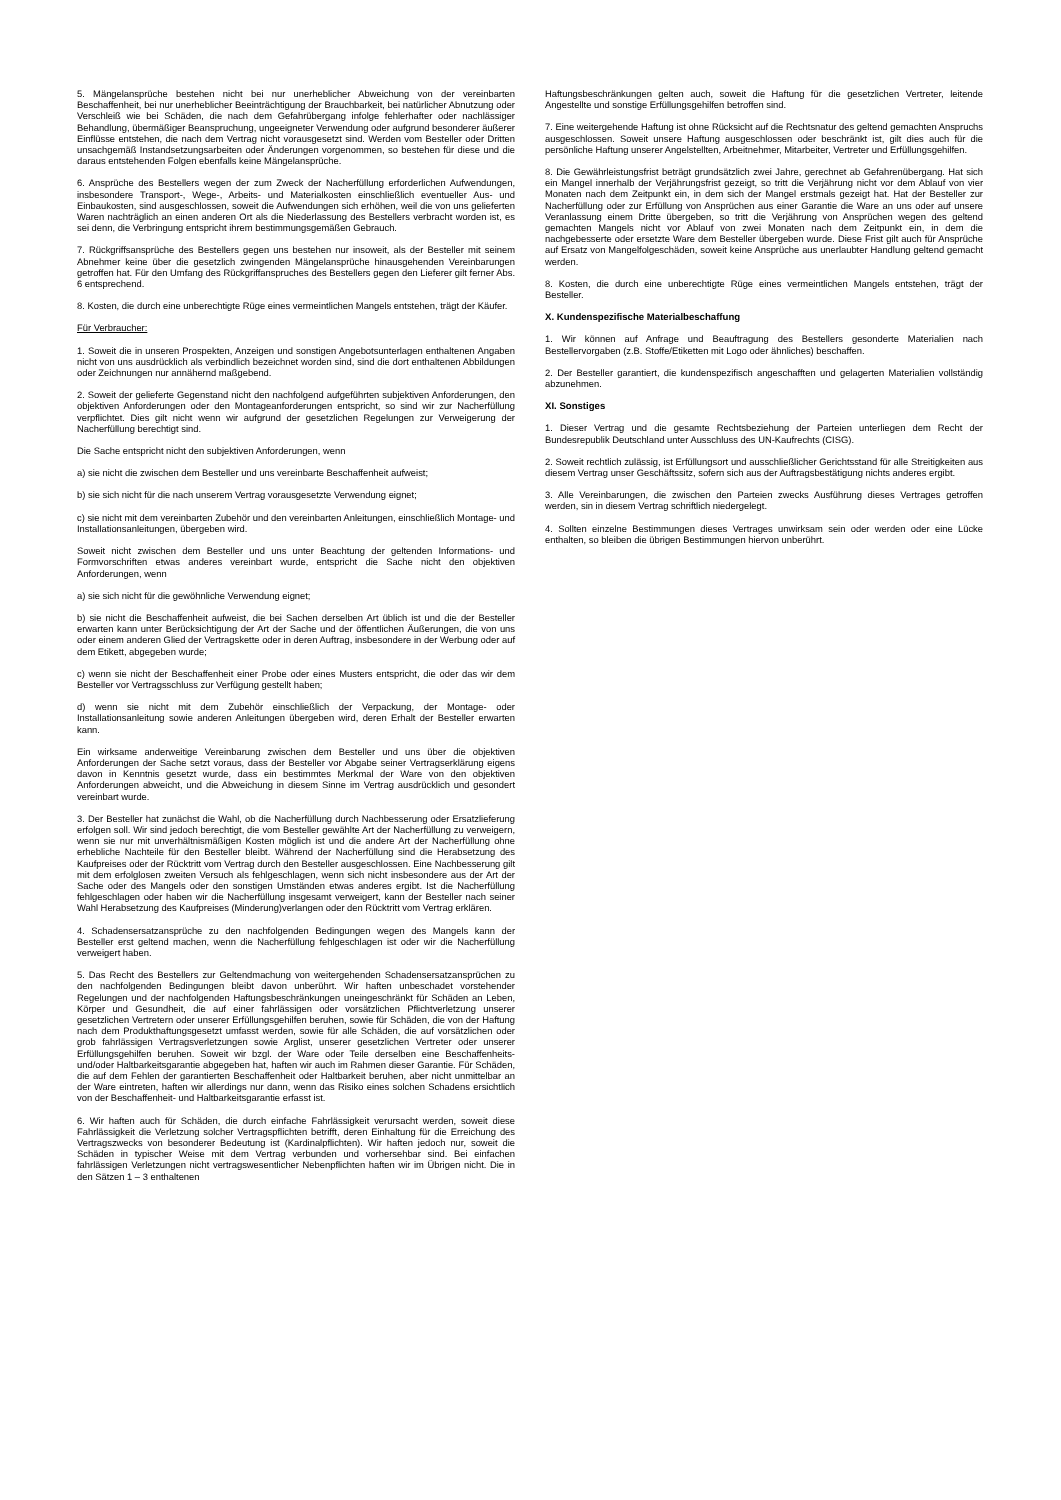5. Mängelansprüche bestehen nicht bei nur unerheblicher Abweichung von der vereinbarten Beschaffenheit, bei nur unerheblicher Beeinträchtigung der Brauchbarkeit, bei natürlicher Abnutzung oder Verschleiß wie bei Schäden, die nach dem Gefahrübergang infolge fehlerhafter oder nachlässiger Behandlung, übermäßiger Beanspruchung, ungeeigneter Verwendung oder aufgrund besonderer äußerer Einflüsse entstehen, die nach dem Vertrag nicht vorausgesetzt sind. Werden vom Besteller oder Dritten unsachgemäß Instandsetzungsarbeiten oder Änderungen vorgenommen, so bestehen für diese und die daraus entstehenden Folgen ebenfalls keine Mängelansprüche.
6. Ansprüche des Bestellers wegen der zum Zweck der Nacherfüllung erforderlichen Aufwendungen, insbesondere Transport-, Wege-, Arbeits- und Materialkosten einschließlich eventueller Aus- und Einbaukosten, sind ausgeschlossen, soweit die Aufwendungen sich erhöhen, weil die von uns gelieferten Waren nachträglich an einen anderen Ort als die Niederlassung des Bestellers verbracht worden ist, es sei denn, die Verbringung entspricht ihrem bestimmungsgemäßen Gebrauch.
7. Rückgriffsansprüche des Bestellers gegen uns bestehen nur insoweit, als der Besteller mit seinem Abnehmer keine über die gesetzlich zwingenden Mängelansprüche hinausgehenden Vereinbarungen getroffen hat. Für den Umfang des Rückgriffanspruches des Bestellers gegen den Lieferer gilt ferner Abs. 6 entsprechend.
8. Kosten, die durch eine unberechtigte Rüge eines vermeintlichen Mangels entstehen, trägt der Käufer.
Für Verbraucher:
1. Soweit die in unseren Prospekten, Anzeigen und sonstigen Angebotsunterlagen enthaltenen Angaben nicht von uns ausdrücklich als verbindlich bezeichnet worden sind, sind die dort enthaltenen Abbildungen oder Zeichnungen nur annähernd maßgebend.
2. Soweit der gelieferte Gegenstand nicht den nachfolgend aufgeführten subjektiven Anforderungen, den objektiven Anforderungen oder den Montageanforderungen entspricht, so sind wir zur Nacherfüllung verpflichtet. Dies gilt nicht wenn wir aufgrund der gesetzlichen Regelungen zur Verweigerung der Nacherfüllung berechtigt sind.
Die Sache entspricht nicht den subjektiven Anforderungen, wenn
a) sie nicht die zwischen dem Besteller und uns vereinbarte Beschaffenheit aufweist;
b) sie sich nicht für die nach unserem Vertrag vorausgesetzte Verwendung eignet;
c) sie nicht mit dem vereinbarten Zubehör und den vereinbarten Anleitungen, einschließlich Montage- und Installationsanleitungen, übergeben wird.
Soweit nicht zwischen dem Besteller und uns unter Beachtung der geltenden Informations- und Formvorschriften etwas anderes vereinbart wurde, entspricht die Sache nicht den objektiven Anforderungen, wenn
a) sie sich nicht für die gewöhnliche Verwendung eignet;
b) sie nicht die Beschaffenheit aufweist, die bei Sachen derselben Art üblich ist und die der Besteller erwarten kann unter Berücksichtigung der Art der Sache und der öffentlichen Äußerungen, die von uns oder einem anderen Glied der Vertragskette oder in deren Auftrag, insbesondere in der Werbung oder auf dem Etikett, abgegeben wurde;
c) wenn sie nicht der Beschaffenheit einer Probe oder eines Musters entspricht, die oder das wir dem Besteller vor Vertragsschluss zur Verfügung gestellt haben;
d) wenn sie nicht mit dem Zubehör einschließlich der Verpackung, der Montage- oder Installationsanleitung sowie anderen Anleitungen übergeben wird, deren Erhalt der Besteller erwarten kann.
Ein wirksame anderweitige Vereinbarung zwischen dem Besteller und uns über die objektiven Anforderungen der Sache setzt voraus, dass der Besteller vor Abgabe seiner Vertragserklärung eigens davon in Kenntnis gesetzt wurde, dass ein bestimmtes Merkmal der Ware von den objektiven Anforderungen abweicht, und die Abweichung in diesem Sinne im Vertrag ausdrücklich und gesondert vereinbart wurde.
3. Der Besteller hat zunächst die Wahl, ob die Nacherfüllung durch Nachbesserung oder Ersatzlieferung erfolgen soll. Wir sind jedoch berechtigt, die vom Besteller gewählte Art der Nacherfüllung zu verweigern, wenn sie nur mit unverhältnismäßigen Kosten möglich ist und die andere Art der Nacherfüllung ohne erhebliche Nachteile für den Besteller bleibt. Während der Nacherfüllung sind die Herabsetzung des Kaufpreises oder der Rücktritt vom Vertrag durch den Besteller ausgeschlossen. Eine Nachbesserung gilt mit dem erfolglosen zweiten Versuch als fehlgeschlagen, wenn sich nicht insbesondere aus der Art der Sache oder des Mangels oder den sonstigen Umständen etwas anderes ergibt. Ist die Nacherfüllung fehlgeschlagen oder haben wir die Nacherfüllung insgesamt verweigert, kann der Besteller nach seiner Wahl Herabsetzung des Kaufpreises (Minderung)verlangen oder den Rücktritt vom Vertrag erklären.
4. Schadensersatzansprüche zu den nachfolgenden Bedingungen wegen des Mangels kann der Besteller erst geltend machen, wenn die Nacherfüllung fehlgeschlagen ist oder wir die Nacherfüllung verweigert haben.
5. Das Recht des Bestellers zur Geltendmachung von weitergehenden Schadensersatzansprüchen zu den nachfolgenden Bedingungen bleibt davon unberührt. Wir haften unbeschadet vorstehender Regelungen und der nachfolgenden Haftungsbeschränkungen uneingeschränkt für Schäden an Leben, Körper und Gesundheit, die auf einer fahrlässigen oder vorsätzlichen Pflichtverletzung unserer gesetzlichen Vertretern oder unserer Erfüllungsgehilfen beruhen, sowie für Schäden, die von der Haftung nach dem Produkthaftungsgesetzt umfasst werden, sowie für alle Schäden, die auf vorsätzlichen oder grob fahrlässigen Vertragsverletzungen sowie Arglist, unserer gesetzlichen Vertreter oder unserer Erfüllungsgehilfen beruhen. Soweit wir bzgl. der Ware oder Teile derselben eine Beschaffenheits- und/oder Haltbarkeitsgarantie abgegeben hat, haften wir auch im Rahmen dieser Garantie. Für Schäden, die auf dem Fehlen der garantierten Beschaffenheit oder Haltbarkeit beruhen, aber nicht unmittelbar an der Ware eintreten, haften wir allerdings nur dann, wenn das Risiko eines solchen Schadens ersichtlich von der Beschaffenheit- und Haltbarkeitsgarantie erfasst ist.
6. Wir haften auch für Schäden, die durch einfache Fahrlässigkeit verursacht werden, soweit diese Fahrlässigkeit die Verletzung solcher Vertragspflichten betrifft, deren Einhaltung für die Erreichung des Vertragszwecks von besonderer Bedeutung ist (Kardinalpflichten). Wir haften jedoch nur, soweit die Schäden in typischer Weise mit dem Vertrag verbunden und vorhersehbar sind. Bei einfachen fahrlässigen Verletzungen nicht vertragswesentlicher Nebenpflichten haften wir im Übrigen nicht. Die in den Sätzen 1 – 3 enthaltenen
Haftungsbeschränkungen gelten auch, soweit die Haftung für die gesetzlichen Vertreter, leitende Angestellte und sonstige Erfüllungsgehilfen betroffen sind.
7. Eine weitergehende Haftung ist ohne Rücksicht auf die Rechtsnatur des geltend gemachten Anspruchs ausgeschlossen. Soweit unsere Haftung ausgeschlossen oder beschränkt ist, gilt dies auch für die persönliche Haftung unserer Angelstellten, Arbeitnehmer, Mitarbeiter, Vertreter und Erfüllungsgehilfen.
8. Die Gewährleistungsfrist beträgt grundsätzlich zwei Jahre, gerechnet ab Gefahrenübergang. Hat sich ein Mangel innerhalb der Verjährungsfrist gezeigt, so tritt die Verjährung nicht vor dem Ablauf von vier Monaten nach dem Zeitpunkt ein, in dem sich der Mangel erstmals gezeigt hat. Hat der Besteller zur Nacherfüllung oder zur Erfüllung von Ansprüchen aus einer Garantie die Ware an uns oder auf unsere Veranlassung einem Dritte übergeben, so tritt die Verjährung von Ansprüchen wegen des geltend gemachten Mangels nicht vor Ablauf von zwei Monaten nach dem Zeitpunkt ein, in dem die nachgebesserte oder ersetzte Ware dem Besteller übergeben wurde. Diese Frist gilt auch für Ansprüche auf Ersatz von Mangelfolgeschäden, soweit keine Ansprüche aus unerlaubter Handlung geltend gemacht werden.
8. Kosten, die durch eine unberechtigte Rüge eines vermeintlichen Mangels entstehen, trägt der Besteller.
X. Kundenspezifische Materialbeschaffung
1. Wir können auf Anfrage und Beauftragung des Bestellers gesonderte Materialien nach Bestellervorgaben (z.B. Stoffe/Etiketten mit Logo oder ähnliches) beschaffen.
2. Der Besteller garantiert, die kundenspezifisch angeschafften und gelagerten Materialien vollständig abzunehmen.
XI. Sonstiges
1. Dieser Vertrag und die gesamte Rechtsbeziehung der Parteien unterliegen dem Recht der Bundesrepublik Deutschland unter Ausschluss des UN-Kaufrechts (CISG).
2. Soweit rechtlich zulässig, ist Erfüllungsort und ausschließlicher Gerichtsstand für alle Streitigkeiten aus diesem Vertrag unser Geschäftssitz, sofern sich aus der Auftragsbestätigung nichts anderes ergibt.
3. Alle Vereinbarungen, die zwischen den Parteien zwecks Ausführung dieses Vertrages getroffen werden, sin in diesem Vertrag schriftlich niedergelegt.
4. Sollten einzelne Bestimmungen dieses Vertrages unwirksam sein oder werden oder eine Lücke enthalten, so bleiben die übrigen Bestimmungen hiervon unberührt.